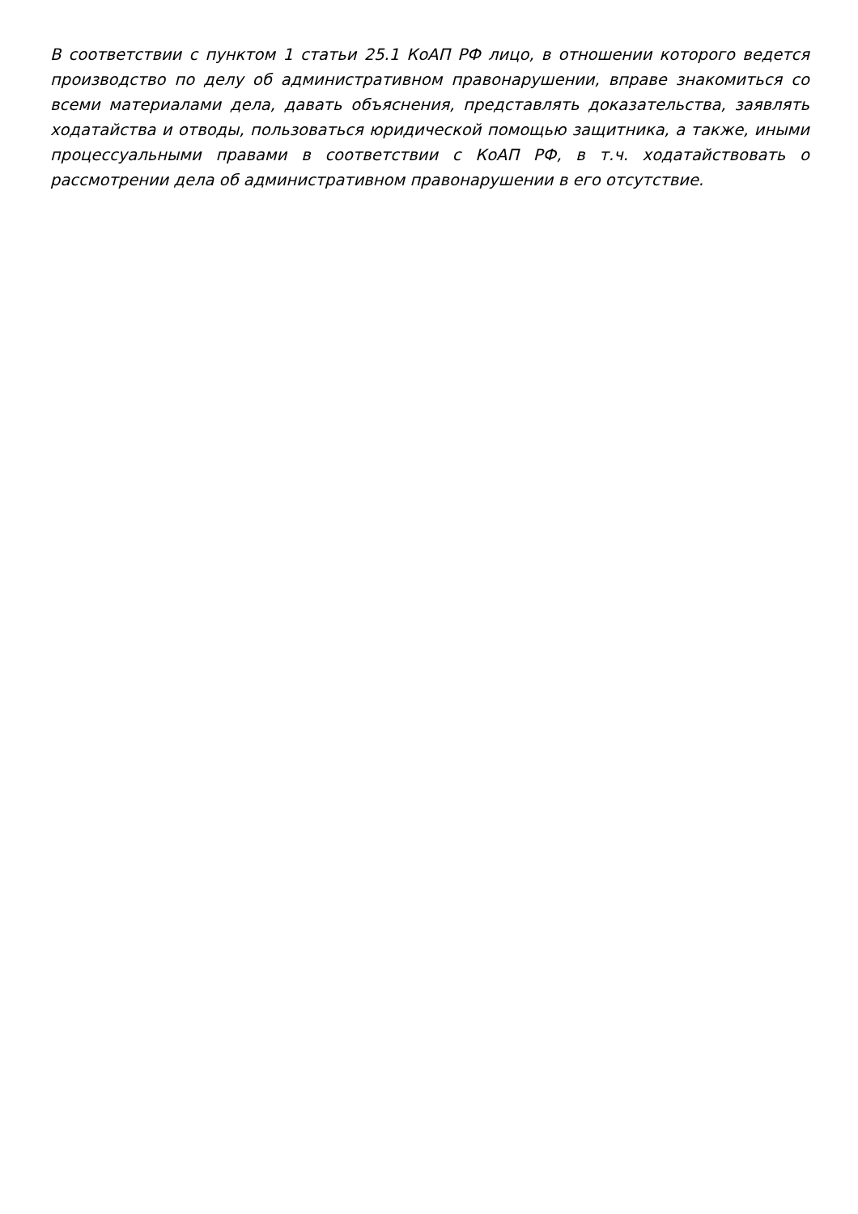В соответствии с пунктом 1 статьи 25.1 КоАП РФ лицо, в отношении которого ведется производство по делу об административном правонарушении, вправе знакомиться со всеми материалами дела, давать объяснения, представлять доказательства, заявлять ходатайства и отводы, пользоваться юридической помощью защитника, а также, иными процессуальными правами в соответствии с КоАП РФ, в т.ч. ходатайствовать о рассмотрении дела об административном правонарушении в его отсутствие.